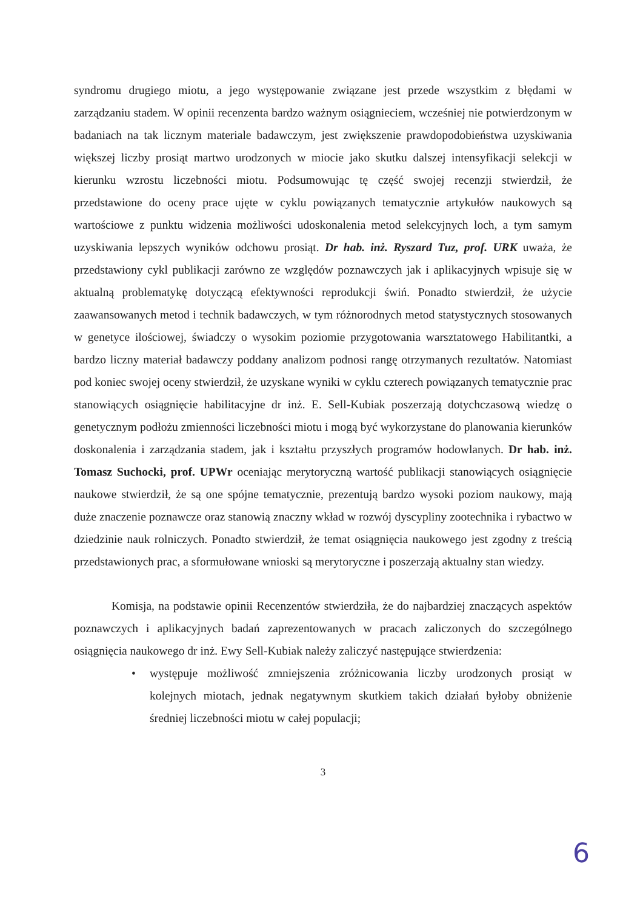syndromu drugiego miotu, a jego występowanie związane jest przede wszystkim z błędami w zarządzaniu stadem. W opinii recenzenta bardzo ważnym osiągnieciem, wcześniej nie potwierdzonym w badaniach na tak licznym materiale badawczym, jest zwiększenie prawdopodobieństwa uzyskiwania większej liczby prosiąt martwo urodzonych w miocie jako skutku dalszej intensyfikacji selekcji w kierunku wzrostu liczebności miotu. Podsumowując tę część swojej recenzji stwierdził, że przedstawione do oceny prace ujęte w cyklu powiązanych tematycznie artykułów naukowych są wartościowe z punktu widzenia możliwości udoskonalenia metod selekcyjnych loch, a tym samym uzyskiwania lepszych wyników odchowu prosiąt. Dr hab. inż. Ryszard Tuz, prof. URK uważa, że przedstawiony cykl publikacji zarówno ze względów poznawczych jak i aplikacyjnych wpisuje się w aktualną problematykę dotyczącą efektywności reprodukcji świń. Ponadto stwierdził, że użycie zaawansowanych metod i technik badawczych, w tym różnorodnych metod statystycznych stosowanych w genetyce ilościowej, świadczy o wysokim poziomie przygotowania warsztatowego Habilitantki, a bardzo liczny materiał badawczy poddany analizom podnosi rangę otrzymanych rezultatów. Natomiast pod koniec swojej oceny stwierdził, że uzyskane wyniki w cyklu czterech powiązanych tematycznie prac stanowiących osiągnięcie habilitacyjne dr inż. E. Sell-Kubiak poszerzają dotychczasową wiedzę o genetycznym podłożu zmienności liczebności miotu i mogą być wykorzystane do planowania kierunków doskonalenia i zarządzania stadem, jak i kształtu przyszłych programów hodowlanych. Dr hab. inż. Tomasz Suchocki, prof. UPWr oceniając merytoryczną wartość publikacji stanowiących osiągnięcie naukowe stwierdził, że są one spójne tematycznie, prezentują bardzo wysoki poziom naukowy, mają duże znaczenie poznawcze oraz stanowią znaczny wkład w rozwój dyscypliny zootechnika i rybactwo w dziedzinie nauk rolniczych. Ponadto stwierdził, że temat osiągnięcia naukowego jest zgodny z treścią przedstawionych prac, a sformułowane wnioski są merytoryczne i poszerzają aktualny stan wiedzy.
Komisja, na podstawie opinii Recenzentów stwierdziła, że do najbardziej znaczących aspektów poznawczych i aplikacyjnych badań zaprezentowanych w pracach zaliczonych do szczególnego osiągnięcia naukowego dr inż. Ewy Sell-Kubiak należy zaliczyć następujące stwierdzenia:
• występuje możliwość zmniejszenia zróżnicowania liczby urodzonych prosiąt w kolejnych miotach, jednak negatywnym skutkiem takich działań byłoby obniżenie średniej liczebności miotu w całej populacji;
3
6